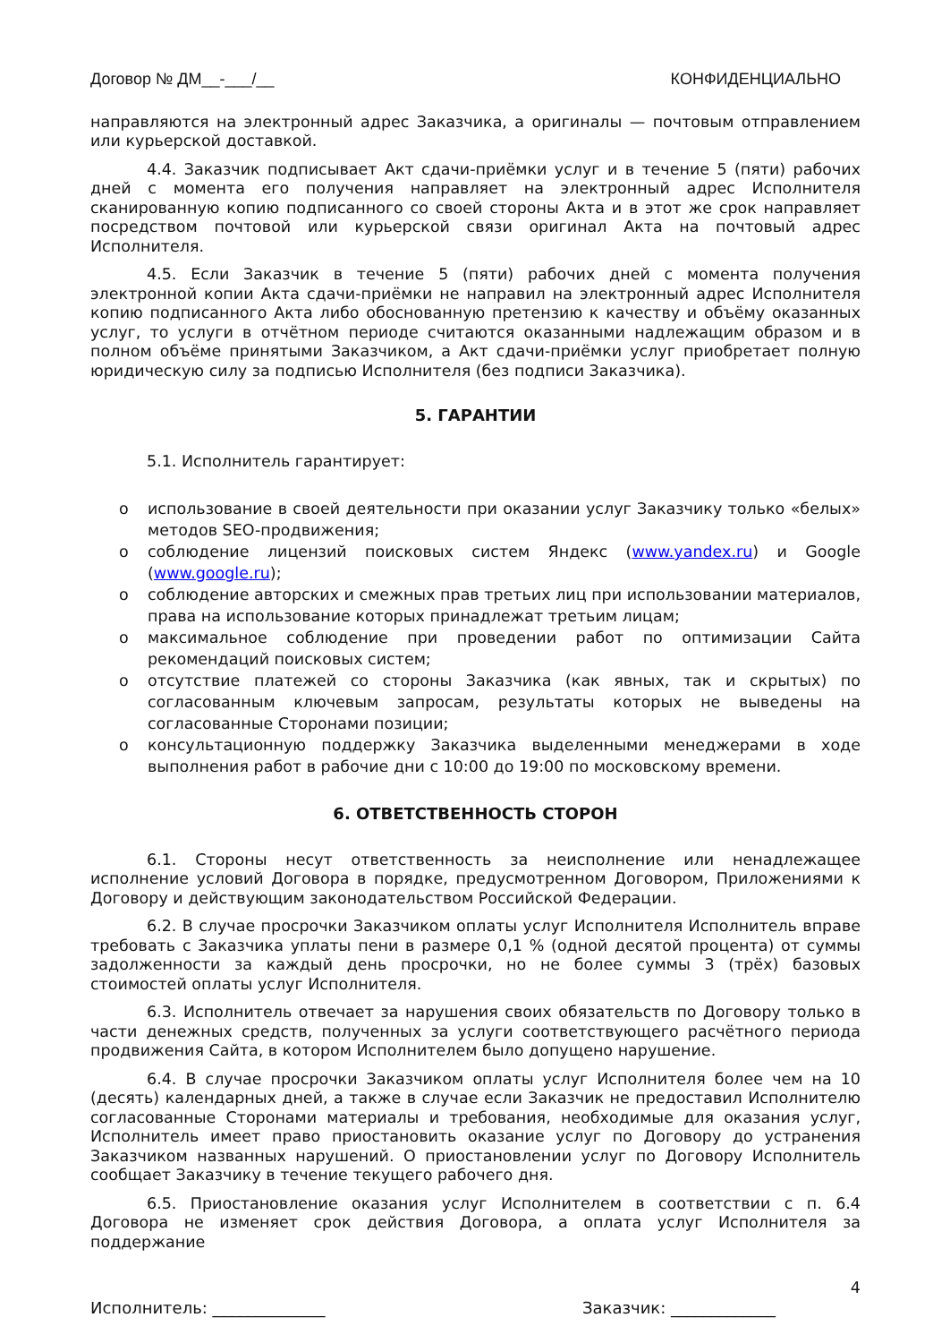Договор № ДМ__-___/__ КОНФИДЕНЦИАЛЬНО
направляются на электронный адрес Заказчика, а оригиналы — почтовым отправлением или курьерской доставкой.
4.4. Заказчик подписывает Акт сдачи-приёмки услуг и в течение 5 (пяти) рабочих дней с момента его получения направляет на электронный адрес Исполнителя сканированную копию подписанного со своей стороны Акта и в этот же срок направляет посредством почтовой или курьерской связи оригинал Акта на почтовый адрес Исполнителя.
4.5. Если Заказчик в течение 5 (пяти) рабочих дней с момента получения электронной копии Акта сдачи-приёмки не направил на электронный адрес Исполнителя копию подписанного Акта либо обоснованную претензию к качеству и объёму оказанных услуг, то услуги в отчётном периоде считаются оказанными надлежащим образом и в полном объёме принятыми Заказчиком, а Акт сдачи-приёмки услуг приобретает полную юридическую силу за подписью Исполнителя (без подписи Заказчика).
5. ГАРАНТИИ
5.1. Исполнитель гарантирует:
o использование в своей деятельности при оказании услуг Заказчику только «белых» методов SEO-продвижения;
o соблюдение лицензий поисковых систем Яндекс (www.yandex.ru) и Google (www.google.ru);
o соблюдение авторских и смежных прав третьих лиц при использовании материалов, права на использование которых принадлежат третьим лицам;
o максимальное соблюдение при проведении работ по оптимизации Сайта рекомендаций поисковых систем;
o отсутствие платежей со стороны Заказчика (как явных, так и скрытых) по согласованным ключевым запросам, результаты которых не выведены на согласованные Сторонами позиции;
o консультационную поддержку Заказчика выделенными менеджерами в ходе выполнения работ в рабочие дни с 10:00 до 19:00 по московскому времени.
6. ОТВЕТСТВЕННОСТЬ СТОРОН
6.1. Стороны несут ответственность за неисполнение или ненадлежащее исполнение условий Договора в порядке, предусмотренном Договором, Приложениями к Договору и действующим законодательством Российской Федерации.
6.2. В случае просрочки Заказчиком оплаты услуг Исполнителя Исполнитель вправе требовать с Заказчика уплаты пени в размере 0,1 % (одной десятой процента) от суммы задолженности за каждый день просрочки, но не более суммы 3 (трёх) базовых стоимостей оплаты услуг Исполнителя.
6.3. Исполнитель отвечает за нарушения своих обязательств по Договору только в части денежных средств, полученных за услуги соответствующего расчётного периода продвижения Сайта, в котором Исполнителем было допущено нарушение.
6.4. В случае просрочки Заказчиком оплаты услуг Исполнителя более чем на 10 (десять) календарных дней, а также в случае если Заказчик не предоставил Исполнителю согласованные Сторонами материалы и требования, необходимые для оказания услуг, Исполнитель имеет право приостановить оказание услуг по Договору до устранения Заказчиком названных нарушений. О приостановлении услуг по Договору Исполнитель сообщает Заказчику в течение текущего рабочего дня.
6.5. Приостановление оказания услуг Исполнителем в соответствии с п. 6.4 Договора не изменяет срок действия Договора, а оплата услуг Исполнителя за поддержание
4
Исполнитель: ______________ Заказчик: _____________